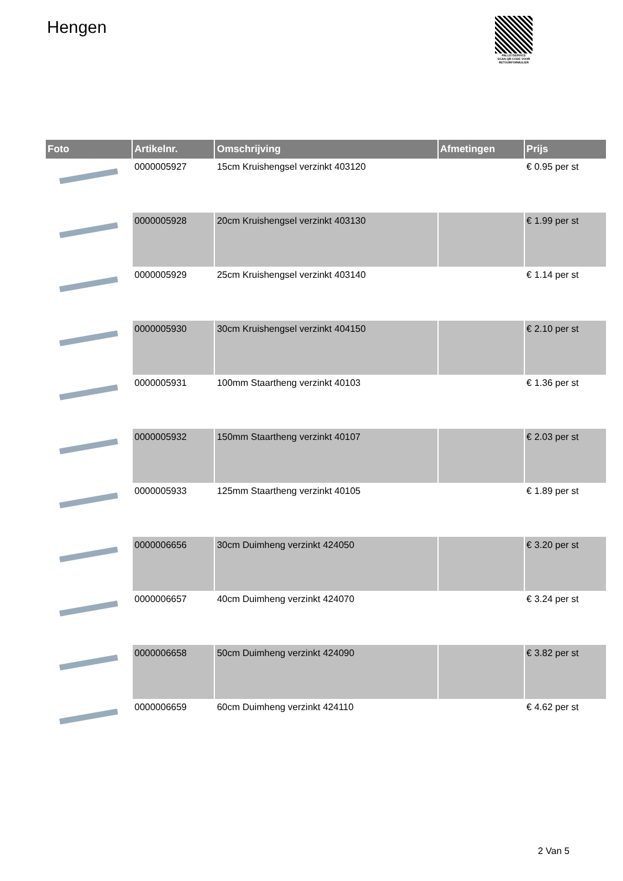Hengen
PALLETSERVICE
SCAN QR-CODE VOOR RETOURFORMULIER
| Foto | Artikelnr. | Omschrijving | Afmetingen | Prijs |
| --- | --- | --- | --- | --- |
| | 0000005927 | 15cm Kruishengsel verzinkt 403120 | | € 0.95 per st |
| | 0000005928 | 20cm Kruishengsel verzinkt 403130 | | € 1.99 per st |
| | 0000005929 | 25cm Kruishengsel verzinkt 403140 | | € 1.14 per st |
| | 0000005930 | 30cm Kruishengsel verzinkt 404150 | | € 2.10 per st |
| | 0000005931 | 100mm Staartheng verzinkt 40103 | | € 1.36 per st |
| | 0000005932 | 150mm Staartheng verzinkt 40107 | | € 2.03 per st |
| | 0000005933 | 125mm Staartheng verzinkt 40105 | | € 1.89 per st |
| | 0000006656 | 30cm Duimheng verzinkt 424050 | | € 3.20 per st |
| | 0000006657 | 40cm Duimheng verzinkt 424070 | | € 3.24 per st |
| | 0000006658 | 50cm Duimheng verzinkt 424090 | | € 3.82 per st |
| | 0000006659 | 60cm Duimheng verzinkt 424110 | | € 4.62 per st |
2 Van 5